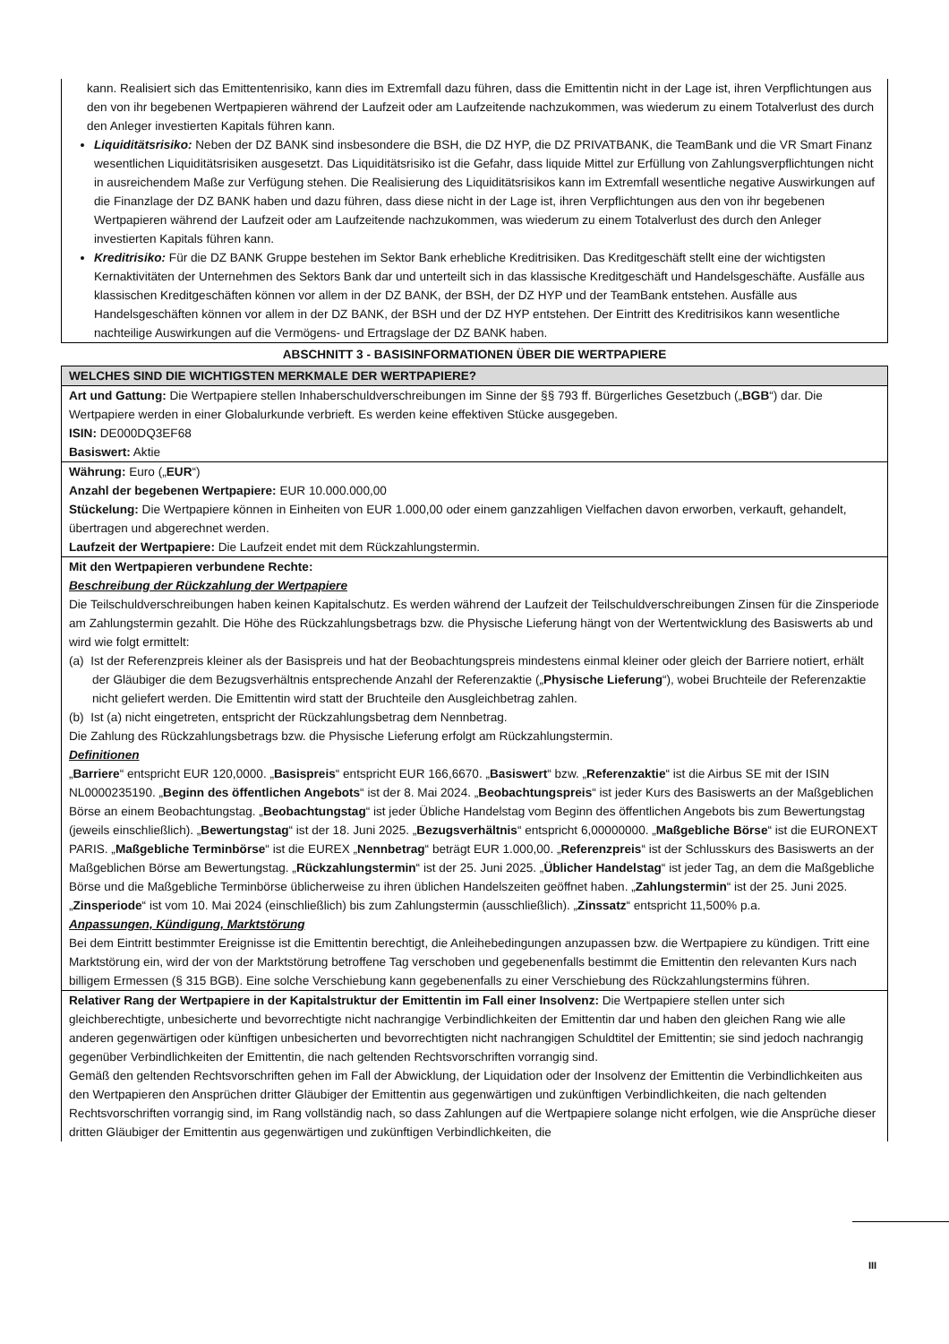kann. Realisiert sich das Emittentenrisiko, kann dies im Extremfall dazu führen, dass die Emittentin nicht in der Lage ist, ihren Verpflichtungen aus den von ihr begebenen Wertpapieren während der Laufzeit oder am Laufzeitende nachzukommen, was wiederum zu einem Totalverlust des durch den Anleger investierten Kapitals führen kann.
Liquiditätsrisiko: Neben der DZ BANK sind insbesondere die BSH, die DZ HYP, die DZ PRIVATBANK, die TeamBank und die VR Smart Finanz wesentlichen Liquiditätsrisiken ausgesetzt. Das Liquiditätsrisiko ist die Gefahr, dass liquide Mittel zur Erfüllung von Zahlungsverpflichtungen nicht in ausreichendem Maße zur Verfügung stehen. Die Realisierung des Liquiditätsrisikos kann im Extremfall wesentliche negative Auswirkungen auf die Finanzlage der DZ BANK haben und dazu führen, dass diese nicht in der Lage ist, ihren Verpflichtungen aus den von ihr begebenen Wertpapieren während der Laufzeit oder am Laufzeitende nachzukommen, was wiederum zu einem Totalverlust des durch den Anleger investierten Kapitals führen kann.
Kreditrisiko: Für die DZ BANK Gruppe bestehen im Sektor Bank erhebliche Kreditrisiken. Das Kreditgeschäft stellt eine der wichtigsten Kernaktivitäten der Unternehmen des Sektors Bank dar und unterteilt sich in das klassische Kreditgeschäft und Handelsgeschäfte. Ausfälle aus klassischen Kreditgeschäften können vor allem in der DZ BANK, der BSH, der DZ HYP und der TeamBank entstehen. Ausfälle aus Handelsgeschäften können vor allem in der DZ BANK, der BSH und der DZ HYP entstehen. Der Eintritt des Kreditrisikos kann wesentliche nachteilige Auswirkungen auf die Vermögens- und Ertragslage der DZ BANK haben.
ABSCHNITT 3 - BASISINFORMATIONEN ÜBER DIE WERTPAPIERE
WELCHES SIND DIE WICHTIGSTEN MERKMALE DER WERTPAPIERE?
Art und Gattung: Die Wertpapiere stellen Inhaberschuldverschreibungen im Sinne der §§ 793 ff. Bürgerliches Gesetzbuch („BGB“) dar. Die Wertpapiere werden in einer Globalurkunde verbrieft. Es werden keine effektiven Stücke ausgegeben.
ISIN: DE000DQ3EF68
Basiswert: Aktie
Währung: Euro („EUR“)
Anzahl der begebenen Wertpapiere: EUR 10.000.000,00
Stückelung: Die Wertpapiere können in Einheiten von EUR 1.000,00 oder einem ganzzahligen Vielfachen davon erworben, verkauft, gehandelt, übertragen und abgerechnet werden.
Laufzeit der Wertpapiere: Die Laufzeit endet mit dem Rückzahlungstermin.
Mit den Wertpapieren verbundene Rechte:
Beschreibung der Rückzahlung der Wertpapiere
Die Teilschuldverschreibungen haben keinen Kapitalschutz. Es werden während der Laufzeit der Teilschuldverschreibungen Zinsen für die Zinsperiode am Zahlungstermin gezahlt. Die Höhe des Rückzahlungsbetrags bzw. die Physische Lieferung hängt von der Wertentwicklung des Basiswerts ab und wird wie folgt ermittelt:
(a) Ist der Referenzpreis kleiner als der Basispreis und hat der Beobachtungspreis mindestens einmal kleiner oder gleich der Barriere notiert, erhält der Gläubiger die dem Bezugsverhältnis entsprechende Anzahl der Referenzaktie („Physische Lieferung“), wobei Bruchteile der Referenzaktie nicht geliefert werden. Die Emittentin wird statt der Bruchteile den Ausgleichbetrag zahlen.
(b) Ist (a) nicht eingetreten, entspricht der Rückzahlungsbetrag dem Nennbetrag.
Die Zahlung des Rückzahlungsbetrags bzw. die Physische Lieferung erfolgt am Rückzahlungstermin.
Definitionen
„Barriere“ entspricht EUR 120,0000. „Basispreis“ entspricht EUR 166,6670. „Basiswert“ bzw. „Referenzaktie“ ist die Airbus SE mit der ISIN NL0000235190. „Beginn des öffentlichen Angebots“ ist der 8. Mai 2024. „Beobachtungspreis“ ist jeder Kurs des Basiswerts an der Maßgeblichen Börse an einem Beobachtungstag. „Beobachtungstag“ ist jeder Übliche Handelstag vom Beginn des öffentlichen Angebots bis zum Bewertungstag (jeweils einschließlich). „Bewertungstag“ ist der 18. Juni 2025. „Bezugsverhältnis“ entspricht 6,00000000. „Maßgebliche Börse“ ist die EURONEXT PARIS. „Maßgebliche Terminbörse“ ist die EUREX „Nennbetrag“ beträgt EUR 1.000,00. „Referenzpreis“ ist der Schlusskurs des Basiswerts an der Maßgeblichen Börse am Bewertungstag. „Rückzahlungstermin“ ist der 25. Juni 2025. „Üblicher Handelstag“ ist jeder Tag, an dem die Maßgebliche Börse und die Maßgebliche Terminbörse üblicherweise zu ihren üblichen Handelszeiten geöffnet haben. „Zahlungstermin“ ist der 25. Juni 2025. „Zinsperiode“ ist vom 10. Mai 2024 (einschließlich) bis zum Zahlungstermin (ausschließlich). „Zinssatz“ entspricht 11,500% p.a.
Anpassungen, Kündigung, Marktstörung
Bei dem Eintritt bestimmter Ereignisse ist die Emittentin berechtigt, die Anleihebedingungen anzupassen bzw. die Wertpapiere zu kündigen. Tritt eine Marktstörung ein, wird der von der Marktstörung betroffene Tag verschoben und gegebenenfalls bestimmt die Emittentin den relevanten Kurs nach billigem Ermessen (§ 315 BGB). Eine solche Verschiebung kann gegebenenfalls zu einer Verschiebung des Rückzahlungstermins führen.
Relativer Rang der Wertpapiere in der Kapitalstruktur der Emittentin im Fall einer Insolvenz: Die Wertpapiere stellen unter sich gleichberechtigte, unbesicherte und bevorrechtigte nicht nachrangige Verbindlichkeiten der Emittentin dar und haben den gleichen Rang wie alle anderen gegenwärtigen oder künftigen unbesicherten und bevorrechtigten nicht nachrangigen Schuldtitel der Emittentin; sie sind jedoch nachrangig gegenüber Verbindlichkeiten der Emittentin, die nach geltenden Rechtsvorschriften vorrangig sind.
Gemäß den geltenden Rechtsvorschriften gehen im Fall der Abwicklung, der Liquidation oder der Insolvenz der Emittentin die Verbindlichkeiten aus den Wertpapieren den Ansprüchen dritter Gläubiger der Emittentin aus gegenwärtigen und zukünftigen Verbindlichkeiten, die nach geltenden Rechtsvorschriften vorrangig sind, im Rang vollständig nach, so dass Zahlungen auf die Wertpapiere solange nicht erfolgen, wie die Ansprüche dieser dritten Gläubiger der Emittentin aus gegenwärtigen und zukünftigen Verbindlichkeiten, die
III